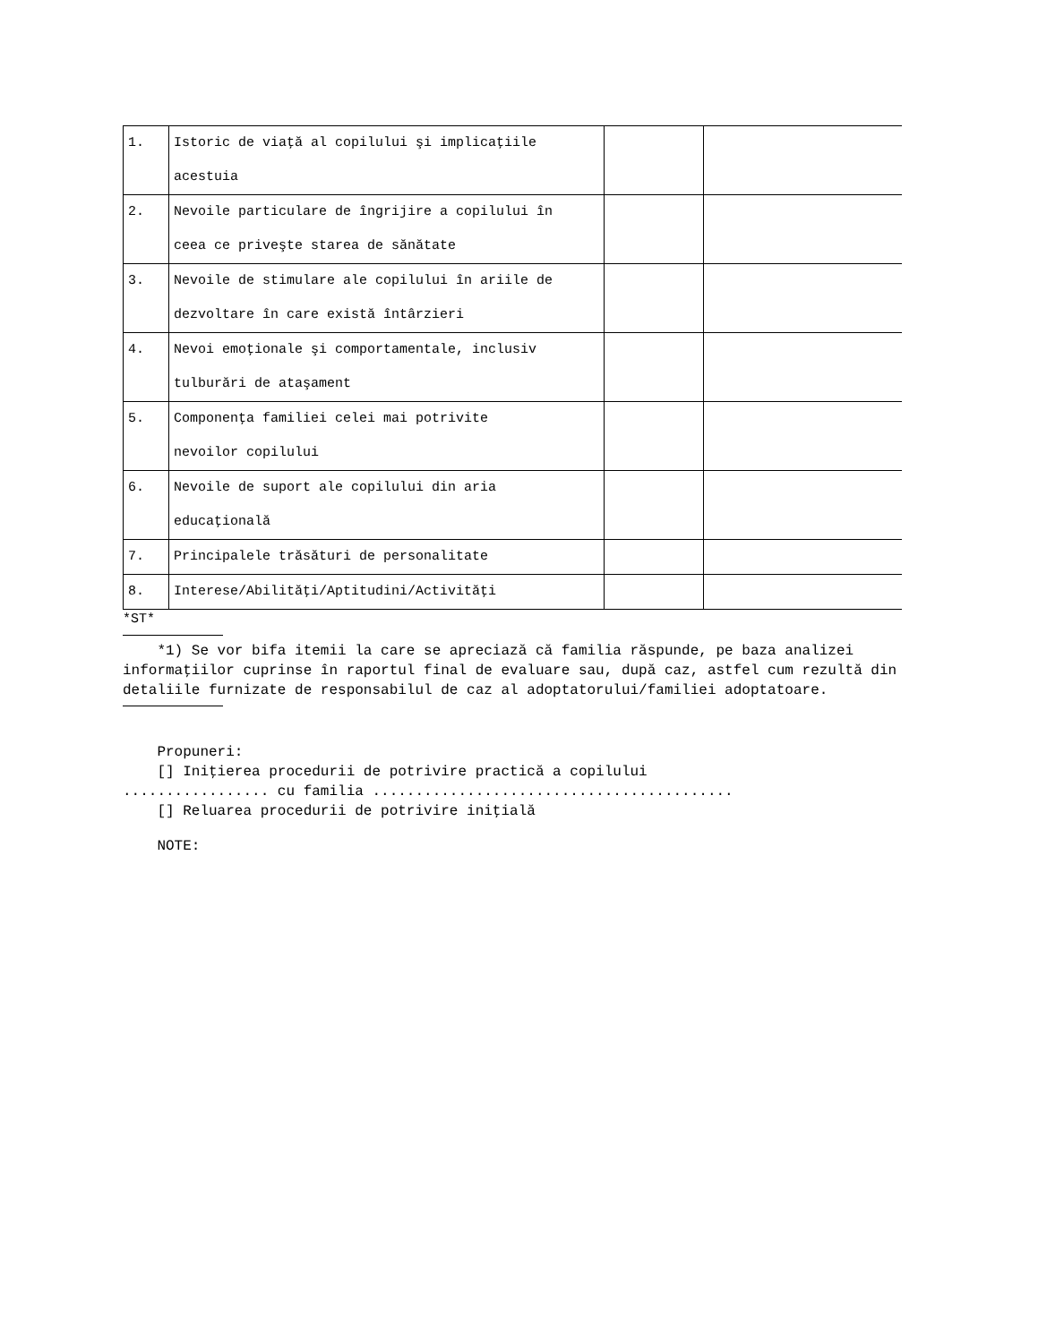| 1. | Istoric de viaţă al copilului şi implicaţiile acestuia | | |
| 2. | Nevoile particulare de îngrijire a copilului în ceea ce priveşte starea de sănătate | | |
| 3. | Nevoile de stimulare ale copilului în ariile de dezvoltare în care există întârzieri | | |
| 4. | Nevoi emoţionale şi comportamentale, inclusiv tulburări de ataşament | | |
| 5. | Componenţa familiei celei mai potrivite nevoilor copilului | | |
| 6. | Nevoile de suport ale copilului din aria educaţională | | |
| 7. | Principalele trăsături de personalitate | | |
| 8. | Interese/Abilităţi/Aptitudini/Activităţi | | |
*ST*
*1) Se vor bifa itemii la care se apreciază că familia răspunde, pe baza analizei informaţiilor cuprinse în raportul final de evaluare sau, după caz, astfel cum rezultă din detaliile furnizate de responsabilul de caz al adoptatorului/familiei adoptatoare.
Propuneri:
[] Iniţierea procedurii de potrivire practică a copilului
................. cu familia ..........................................
[] Reluarea procedurii de potrivire iniţială
NOTE: